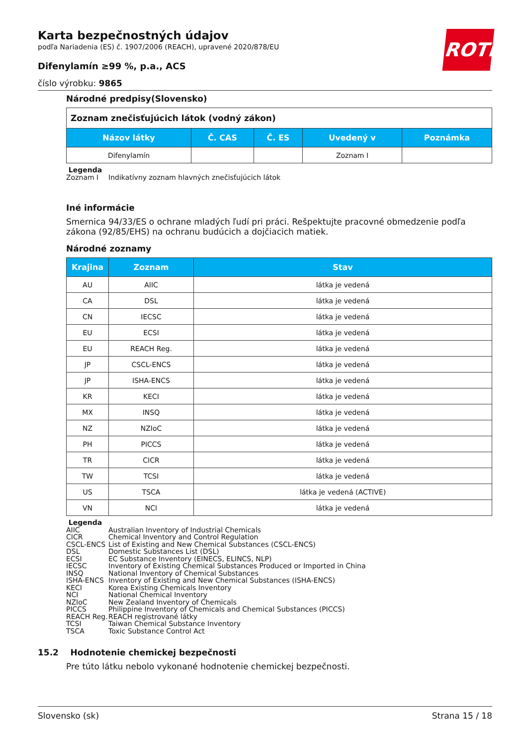ROTH
Karta bezpečnostných údajov
podľa Nariadenia (ES) č. 1907/2006 (REACH), upravené 2020/878/EU
Difenylamín ≥99 %, p.a., ACS
číslo výrobku: 9865
Národné predpisy(Slovensko)
| Zoznam znečisťujúcich látok (vodný zákon) | | | | |
| Názov látky | Č. CAS | Č. ES | Uvedený v | Poznámka |
| Difenylamín | | | Zoznam I | |
Legenda
Zoznam I Indikatívny zoznam hlavných znečisťujúcich látok
Iné informácie
Smernica 94/33/ES o ochrane mladých ľudí pri práci. Rešpektujte pracovné obmedzenie podľa zákona (92/85/EHS) na ochranu budúcich a dojčiacich matiek.
Národné zoznamy
| Krajina | Zoznam | Stav |
| --- | --- | --- |
| AU | AIIC | látka je vedená |
| CA | DSL | látka je vedená |
| CN | IECSC | látka je vedená |
| EU | ECSI | látka je vedená |
| EU | REACH Reg. | látka je vedená |
| JP | CSCL-ENCS | látka je vedená |
| JP | ISHA-ENCS | látka je vedená |
| KR | KECI | látka je vedená |
| MX | INSQ | látka je vedená |
| NZ | NZIoC | látka je vedená |
| PH | PICCS | látka je vedená |
| TR | CICR | látka je vedená |
| TW | TCSI | látka je vedená |
| US | TSCA | látka je vedená (ACTIVE) |
| VN | NCI | látka je vedená |
Legenda
AIIC Australian Inventory of Industrial Chemicals
CICR Chemical Inventory and Control Regulation
CSCL-ENCS List of Existing and New Chemical Substances (CSCL-ENCS)
DSL Domestic Substances List (DSL)
ECSI EC Substance Inventory (EINECS, ELINCS, NLP)
IECSC Inventory of Existing Chemical Substances Produced or Imported in China
INSQ National Inventory of Chemical Substances
ISHA-ENCS Inventory of Existing and New Chemical Substances (ISHA-ENCS)
KECI Korea Existing Chemicals Inventory
NCI National Chemical Inventory
NZIoC New Zealand Inventory of Chemicals
PICCS Philippine Inventory of Chemicals and Chemical Substances (PICCS)
REACH Reg. REACH registrované látky
TCSI Taiwan Chemical Substance Inventory
TSCA Toxic Substance Control Act
15.2 Hodnotenie chemickej bezpečnosti
Pre túto látku nebolo vykonané hodnotenie chemickej bezpečnosti.
Slovensko (sk) Strana 15 / 18